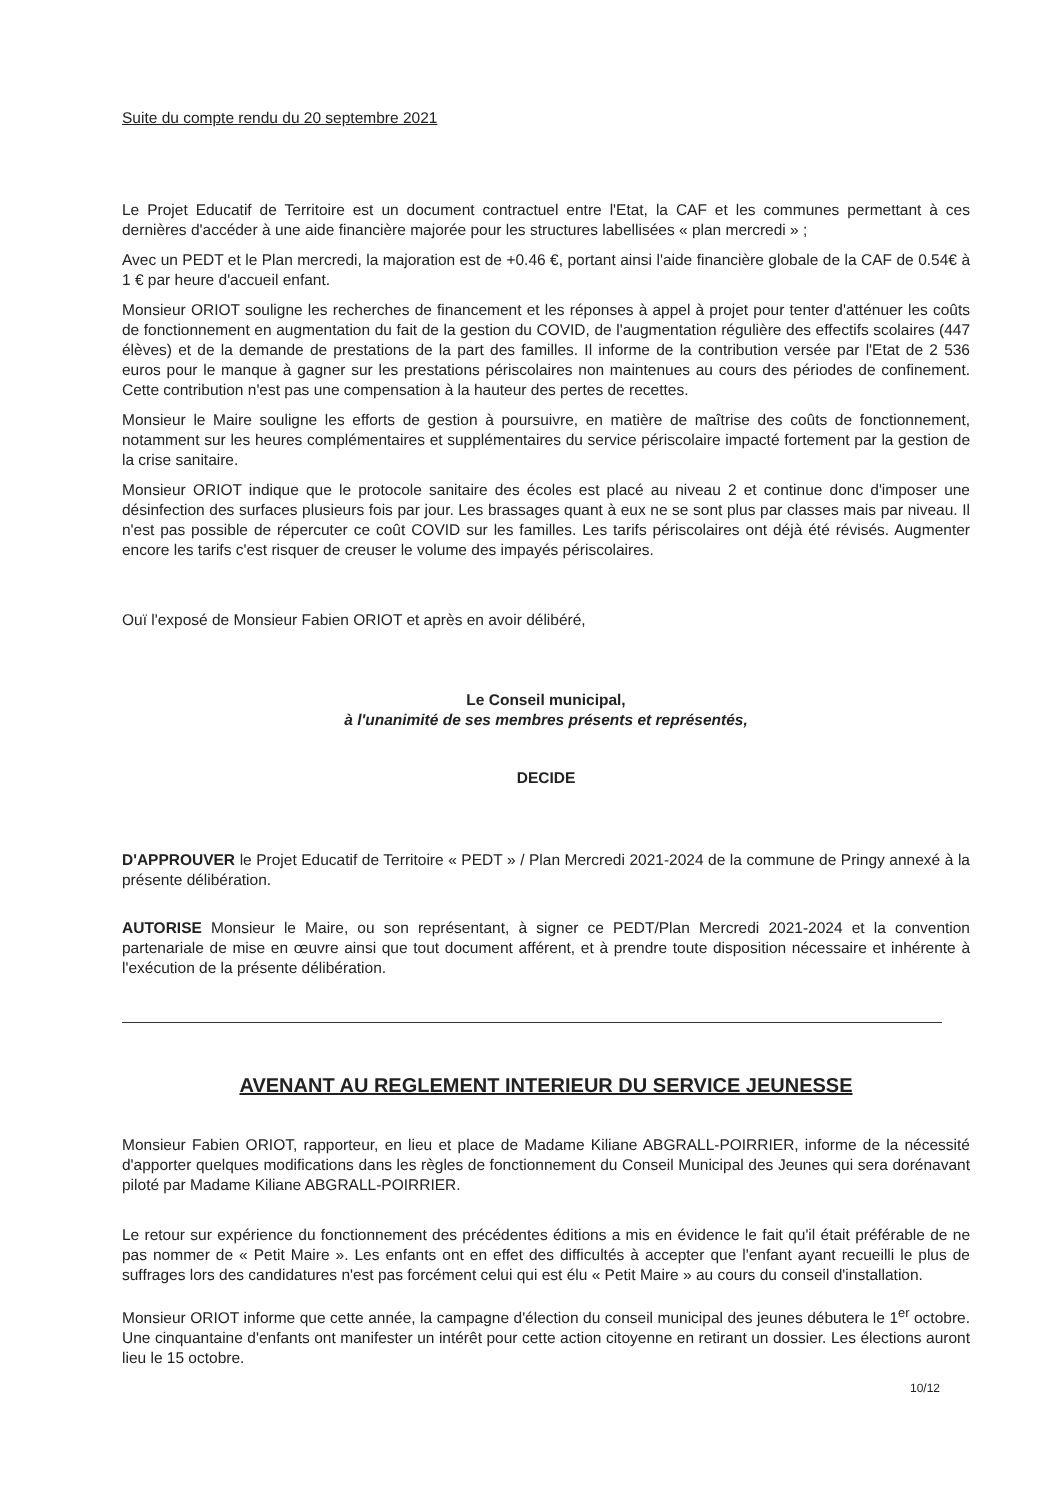Suite du compte rendu du 20 septembre 2021
Le Projet Educatif de Territoire est un document contractuel entre l'Etat, la CAF et les communes permettant à ces dernières d'accéder à une aide financière majorée pour les structures labellisées « plan mercredi » ;
Avec un PEDT et le Plan mercredi, la majoration est de +0.46 €, portant ainsi l'aide financière globale de la CAF de 0.54€ à 1 € par heure d'accueil enfant.
Monsieur ORIOT souligne les recherches de financement et les réponses à appel à projet pour tenter d'atténuer les coûts de fonctionnement en augmentation du fait de la gestion du COVID, de l'augmentation régulière des effectifs scolaires (447 élèves) et de la demande de prestations de la part des familles. Il informe de la contribution versée par l'Etat de 2 536 euros pour le manque à gagner sur les prestations périscolaires non maintenues au cours des périodes de confinement. Cette contribution n'est pas une compensation à la hauteur des pertes de recettes.
Monsieur le Maire souligne les efforts de gestion à poursuivre, en matière de maîtrise des coûts de fonctionnement, notamment sur les heures complémentaires et supplémentaires du service périscolaire impacté fortement par la gestion de la crise sanitaire.
Monsieur ORIOT indique que le protocole sanitaire des écoles est placé au niveau 2 et continue donc d'imposer une désinfection des surfaces plusieurs fois par jour. Les brassages quant à eux ne se sont plus par classes mais par niveau. Il n'est pas possible de répercuter ce coût COVID sur les familles. Les tarifs périscolaires ont déjà été révisés. Augmenter encore les tarifs c'est risquer de creuser le volume des impayés périscolaires.
Ouï l'exposé de Monsieur Fabien ORIOT et après en avoir délibéré,
Le Conseil municipal,
à l'unanimité de ses membres présents et représentés,
DECIDE
D'APPROUVER le Projet Educatif de Territoire « PEDT » / Plan Mercredi 2021-2024 de la commune de Pringy annexé à la présente délibération.
AUTORISE Monsieur le Maire, ou son représentant, à signer ce PEDT/Plan Mercredi 2021-2024 et la convention partenariale de mise en œuvre ainsi que tout document afférent, et à prendre toute disposition nécessaire et inhérente à l'exécution de la présente délibération.
AVENANT AU REGLEMENT INTERIEUR DU SERVICE JEUNESSE
Monsieur Fabien ORIOT, rapporteur, en lieu et place de Madame Kiliane ABGRALL-POIRRIER, informe de la nécessité d'apporter quelques modifications dans les règles de fonctionnement du Conseil Municipal des Jeunes qui sera dorénavant piloté par Madame Kiliane ABGRALL-POIRRIER.
Le retour sur expérience du fonctionnement des précédentes éditions a mis en évidence le fait qu'il était préférable de ne pas nommer de « Petit Maire ». Les enfants ont en effet des difficultés à accepter que l'enfant ayant recueilli le plus de suffrages lors des candidatures n'est pas forcément celui qui est élu « Petit Maire » au cours du conseil d'installation.
Monsieur ORIOT informe que cette année, la campagne d'élection du conseil municipal des jeunes débutera le 1<sup>er</sup> octobre. Une cinquantaine d'enfants ont manifester un intérêt pour cette action citoyenne en retirant un dossier. Les élections auront lieu le 15 octobre.
10/12